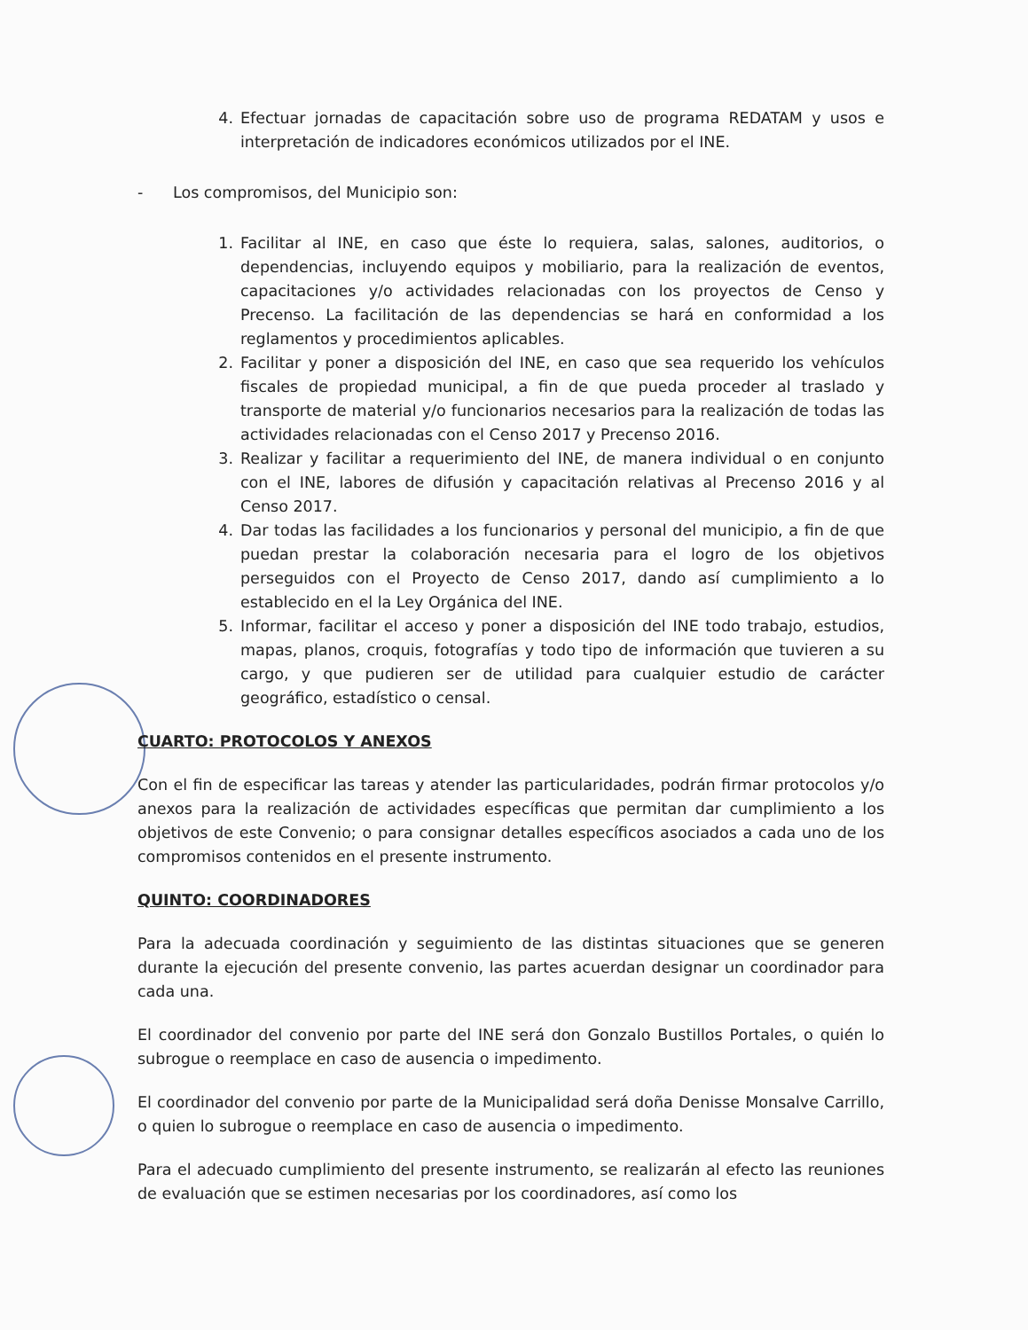4. Efectuar jornadas de capacitación sobre uso de programa REDATAM y usos e interpretación de indicadores económicos utilizados por el INE.
- Los compromisos, del Municipio son:
1. Facilitar al INE, en caso que éste lo requiera, salas, salones, auditorios, o dependencias, incluyendo equipos y mobiliario, para la realización de eventos, capacitaciones y/o actividades relacionadas con los proyectos de Censo y Precenso. La facilitación de las dependencias se hará en conformidad a los reglamentos y procedimientos aplicables.
2. Facilitar y poner a disposición del INE, en caso que sea requerido los vehículos fiscales de propiedad municipal, a fin de que pueda proceder al traslado y transporte de material y/o funcionarios necesarios para la realización de todas las actividades relacionadas con el Censo 2017 y Precenso 2016.
3. Realizar y facilitar a requerimiento del INE, de manera individual o en conjunto con el INE, labores de difusión y capacitación relativas al Precenso 2016 y al Censo 2017.
4. Dar todas las facilidades a los funcionarios y personal del municipio, a fin de que puedan prestar la colaboración necesaria para el logro de los objetivos perseguidos con el Proyecto de Censo 2017, dando así cumplimiento a lo establecido en el la Ley Orgánica del INE.
5. Informar, facilitar el acceso y poner a disposición del INE todo trabajo, estudios, mapas, planos, croquis, fotografías y todo tipo de información que tuvieren a su cargo, y que pudieren ser de utilidad para cualquier estudio de carácter geográfico, estadístico o censal.
CUARTO: PROTOCOLOS Y ANEXOS
Con el fin de especificar las tareas y atender las particularidades, podrán firmar protocolos y/o anexos para la realización de actividades específicas que permitan dar cumplimiento a los objetivos de este Convenio; o para consignar detalles específicos asociados a cada uno de los compromisos contenidos en el presente instrumento.
QUINTO: COORDINADORES
Para la adecuada coordinación y seguimiento de las distintas situaciones que se generen durante la ejecución del presente convenio, las partes acuerdan designar un coordinador para cada una.
El coordinador del convenio por parte del INE será don Gonzalo Bustillos Portales, o quién lo subrogue o reemplace en caso de ausencia o impedimento.
El coordinador del convenio por parte de la Municipalidad será doña Denisse Monsalve Carrillo, o quien lo subrogue o reemplace en caso de ausencia o impedimento.
Para el adecuado cumplimiento del presente instrumento, se realizarán al efecto las reuniones de evaluación que se estimen necesarias por los coordinadores, así como los